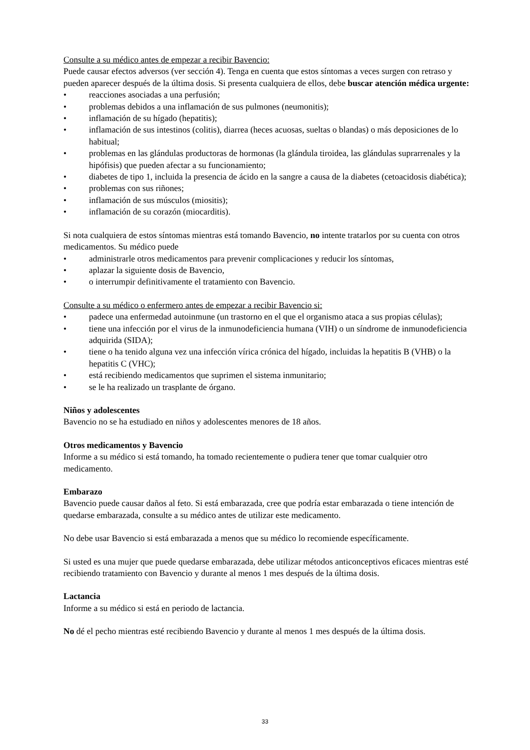Consulte a su médico antes de empezar a recibir Bavencio:
Puede causar efectos adversos (ver sección 4). Tenga en cuenta que estos síntomas a veces surgen con retraso y pueden aparecer después de la última dosis. Si presenta cualquiera de ellos, debe buscar atención médica urgente:
• reacciones asociadas a una perfusión;
• problemas debidos a una inflamación de sus pulmones (neumonitis);
• inflamación de su hígado (hepatitis);
• inflamación de sus intestinos (colitis), diarrea (heces acuosas, sueltas o blandas) o más deposiciones de lo habitual;
• problemas en las glándulas productoras de hormonas (la glándula tiroidea, las glándulas suprarrenales y la hipófisis) que pueden afectar a su funcionamiento;
• diabetes de tipo 1, incluida la presencia de ácido en la sangre a causa de la diabetes (cetoacidosis diabética);
• problemas con sus riñones;
• inflamación de sus músculos (miositis);
• inflamación de su corazón (miocarditis).
Si nota cualquiera de estos síntomas mientras está tomando Bavencio, no intente tratarlos por su cuenta con otros medicamentos. Su médico puede
• administrarle otros medicamentos para prevenir complicaciones y reducir los síntomas,
• aplazar la siguiente dosis de Bavencio,
• o interrumpir definitivamente el tratamiento con Bavencio.
Consulte a su médico o enfermero antes de empezar a recibir Bavencio si:
• padece una enfermedad autoinmune (un trastorno en el que el organismo ataca a sus propias células);
• tiene una infección por el virus de la inmunodeficiencia humana (VIH) o un síndrome de inmunodeficiencia adquirida (SIDA);
• tiene o ha tenido alguna vez una infección vírica crónica del hígado, incluidas la hepatitis B (VHB) o la hepatitis C (VHC);
• está recibiendo medicamentos que suprimen el sistema inmunitario;
• se le ha realizado un trasplante de órgano.
Niños y adolescentes
Bavencio no se ha estudiado en niños y adolescentes menores de 18 años.
Otros medicamentos y Bavencio
Informe a su médico si está tomando, ha tomado recientemente o pudiera tener que tomar cualquier otro medicamento.
Embarazo
Bavencio puede causar daños al feto. Si está embarazada, cree que podría estar embarazada o tiene intención de quedarse embarazada, consulte a su médico antes de utilizar este medicamento.
No debe usar Bavencio si está embarazada a menos que su médico lo recomiende específicamente.
Si usted es una mujer que puede quedarse embarazada, debe utilizar métodos anticonceptivos eficaces mientras esté recibiendo tratamiento con Bavencio y durante al menos 1 mes después de la última dosis.
Lactancia
Informe a su médico si está en periodo de lactancia.
No dé el pecho mientras esté recibiendo Bavencio y durante al menos 1 mes después de la última dosis.
33